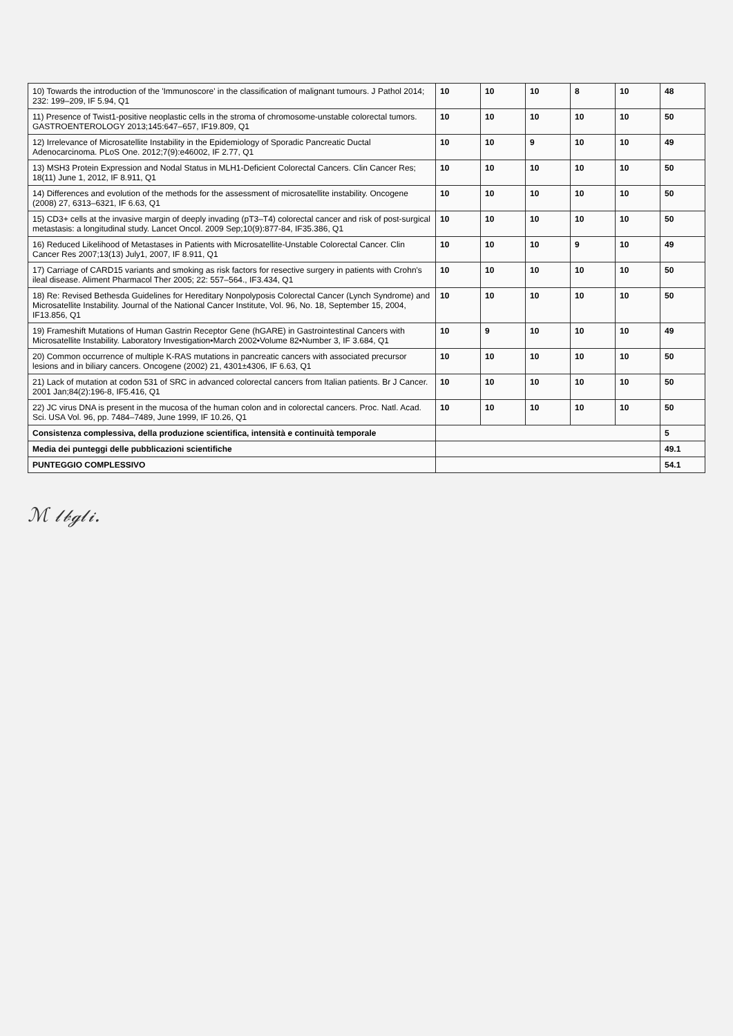| 10) Towards the introduction of the 'Immunoscore' in the classification of malignant tumours. J Pathol 2014; 232: 199–209, IF 5.94, Q1 | 10 | 10 | 10 | 8 | 10 | 48 |
| 11) Presence of Twist1-positive neoplastic cells in the stroma of chromosome-unstable colorectal tumors. GASTROENTEROLOGY 2013;145:647–657, IF19.809, Q1 | 10 | 10 | 10 | 10 | 10 | 50 |
| 12) Irrelevance of Microsatellite Instability in the Epidemiology of Sporadic Pancreatic Ductal Adenocarcinoma. PLoS One. 2012;7(9):e46002, IF 2.77, Q1 | 10 | 10 | 9 | 10 | 10 | 49 |
| 13) MSH3 Protein Expression and Nodal Status in MLH1-Deficient Colorectal Cancers. Clin Cancer Res; 18(11) June 1, 2012, IF 8.911, Q1 | 10 | 10 | 10 | 10 | 10 | 50 |
| 14) Differences and evolution of the methods for the assessment of microsatellite instability. Oncogene (2008) 27, 6313–6321, IF 6.63, Q1 | 10 | 10 | 10 | 10 | 10 | 50 |
| 15) CD3+ cells at the invasive margin of deeply invading (pT3–T4) colorectal cancer and risk of post-surgical metastasis: a longitudinal study. Lancet Oncol. 2009 Sep;10(9):877-84, IF35.386, Q1 | 10 | 10 | 10 | 10 | 10 | 50 |
| 16) Reduced Likelihood of Metastases in Patients with Microsatellite-Unstable Colorectal Cancer. Clin Cancer Res 2007;13(13) July1, 2007, IF 8.911, Q1 | 10 | 10 | 10 | 9 | 10 | 49 |
| 17) Carriage of CARD15 variants and smoking as risk factors for resective surgery in patients with Crohn's ileal disease. Aliment Pharmacol Ther 2005; 22: 557–564., IF3.434, Q1 | 10 | 10 | 10 | 10 | 10 | 50 |
| 18) Re: Revised Bethesda Guidelines for Hereditary Nonpolyposis Colorectal Cancer (Lynch Syndrome) and Microsatellite Instability. Journal of the National Cancer Institute, Vol. 96, No. 18, September 15, 2004, IF13.856, Q1 | 10 | 10 | 10 | 10 | 10 | 50 |
| 19) Frameshift Mutations of Human Gastrin Receptor Gene (hGARE) in Gastrointestinal Cancers with Microsatellite Instability. Laboratory Investigation•March 2002•Volume 82•Number 3, IF 3.684, Q1 | 10 | 9 | 10 | 10 | 10 | 49 |
| 20) Common occurrence of multiple K-RAS mutations in pancreatic cancers with associated precursor lesions and in biliary cancers. Oncogene (2002) 21, 4301±4306, IF 6.63, Q1 | 10 | 10 | 10 | 10 | 10 | 50 |
| 21) Lack of mutation at codon 531 of SRC in advanced colorectal cancers from Italian patients. Br J Cancer. 2001 Jan;84(2):196-8, IF5.416, Q1 | 10 | 10 | 10 | 10 | 10 | 50 |
| 22) JC virus DNA is present in the mucosa of the human colon and in colorectal cancers. Proc. Natl. Acad. Sci. USA Vol. 96, pp. 7484–7489, June 1999, IF 10.26, Q1 | 10 | 10 | 10 | 10 | 10 | 50 |
| Consistenza complessiva, della produzione scientifica, intensità e continuità temporale | | | | | | 5 |
| Media dei punteggi delle pubblicazioni scientifiche | | | | | | 49.1 |
| PUNTEGGIO COMPLESSIVO | | | | | | 54.1 |
ℳ 𝓁𝒷ℊ𝓁𝒾.